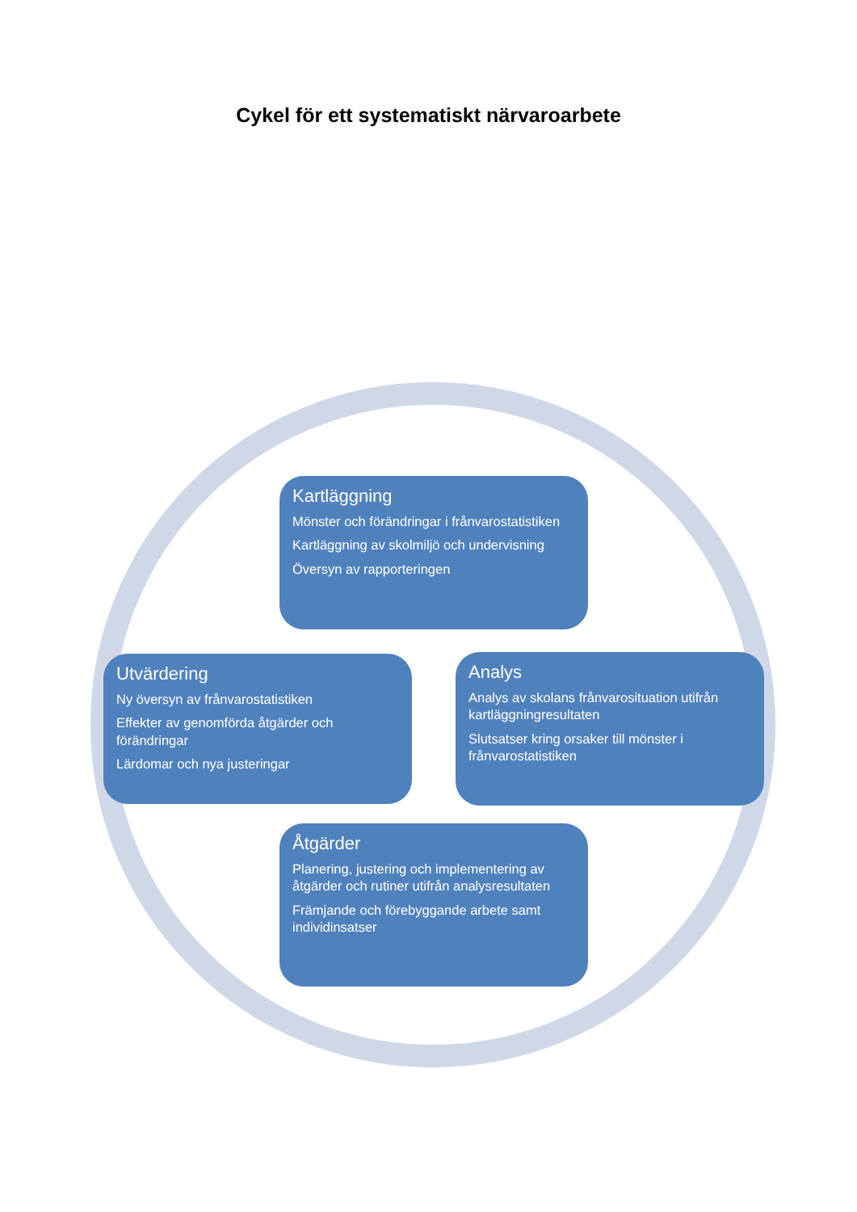Cykel för ett systematiskt närvaroarbete
Kartläggning
Mönster och förändringar i frånvarostatistiken
Kartläggning av skolmiljö och undervisning
Översyn av rapporteringen
Analys
Analys av skolans frånvarosituation utifrån kartläggningresultaten
Slutsatser kring orsaker till mönster i frånvarostatistiken
Åtgärder
Planering, justering och implementering av åtgärder och rutiner utifrån analysresultaten
Främjande och förebyggande arbete samt individinsatser
Utvärdering
Ny översyn av frånvarostatistiken
Effekter av genomförda åtgärder och förändringar
Lärdomar och nya justeringar